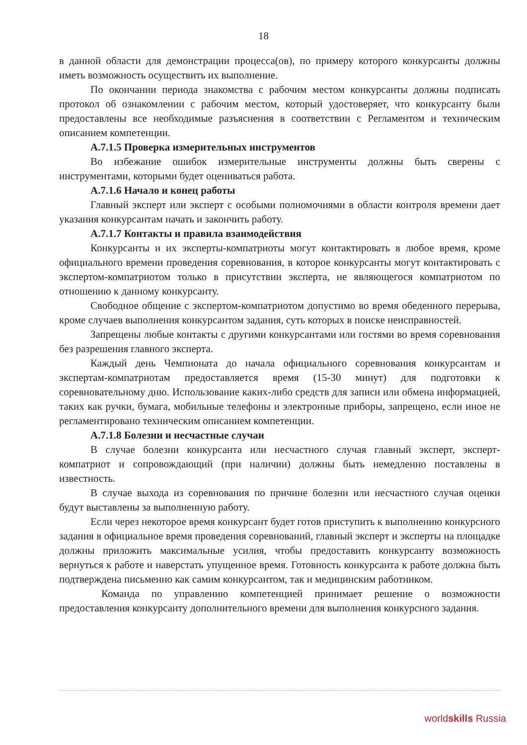18
в данной области для демонстрации процесса(ов), по примеру которого конкурсанты должны иметь возможность осуществить их выполнение.
По окончании периода знакомства с рабочим местом конкурсанты должны подписать протокол об ознакомлении с рабочим местом, который удостоверяет, что конкурсанту были предоставлены все необходимые разъяснения в соответствии с Регламентом и техническим описанием компетенции.
А.7.1.5 Проверка измерительных инструментов
Во избежание ошибок измерительные инструменты должны быть сверены с инструментами, которыми будет оцениваться работа.
А.7.1.6 Начало и конец работы
Главный эксперт или эксперт с особыми полномочиями в области контроля времени дает указания конкурсантам начать и закончить работу.
А.7.1.7 Контакты и правила взаимодействия
Конкурсанты и их эксперты-компатриоты могут контактировать в любое время, кроме официального времени проведения соревнования, в которое конкурсанты могут контактировать с экспертом-компатриотом только в присутствии эксперта, не являющегося компатриотом по отношению к данному конкурсанту.
Свободное общение с экспертом-компатриотом допустимо во время обеденного перерыва, кроме случаев выполнения конкурсантом задания, суть которых в поиске неисправностей.
Запрещены любые контакты с другими конкурсантами или гостями во время соревнования без разрешения главного эксперта.
Каждый день Чемпионата до начала официального соревнования конкурсантам и экспертам-компатриотам предоставляется время (15-30 минут) для подготовки к соревновательному дню. Использование каких-либо средств для записи или обмена информацией, таких как ручки, бумага, мобильные телефоны и электронные приборы, запрещено, если иное не регламентировано техническим описанием компетенции.
А.7.1.8 Болезни и несчастные случаи
В случае болезни конкурсанта или несчастного случая главный эксперт, эксперт-компатриот и сопровождающий (при наличии) должны быть немедленно поставлены в известность.
В случае выхода из соревнования по причине болезни или несчастного случая оценки будут выставлены за выполненную работу.
Если через некоторое время конкурсант будет готов приступить к выполнению конкурсного задания в официальное время проведения соревнований, главный эксперт и эксперты на площадке должны приложить максимальные усилия, чтобы предоставить конкурсанту возможность вернуться к работе и наверстать упущенное время. Готовность конкурсанта к работе должна быть подтверждена письменно как самим конкурсантом, так и медицинским работником.
Команда по управлению компетенцией принимает решение о возможности предоставления конкурсанту дополнительного времени для выполнения конкурсного задания.
worldskills Russia